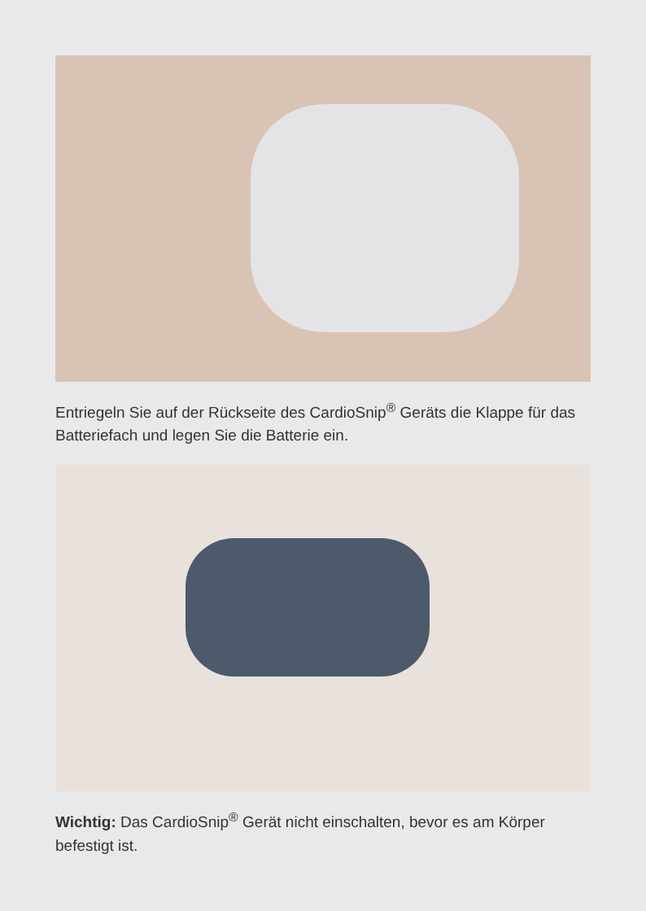Entriegeln Sie auf der Rückseite des CardioSnip<sup>®</sup> Geräts die Klappe für das Batteriefach und legen Sie die Batterie ein.
Wichtig: Das CardioSnip<sup>®</sup> Gerät nicht einschalten, bevor es am Körper befestigt ist.